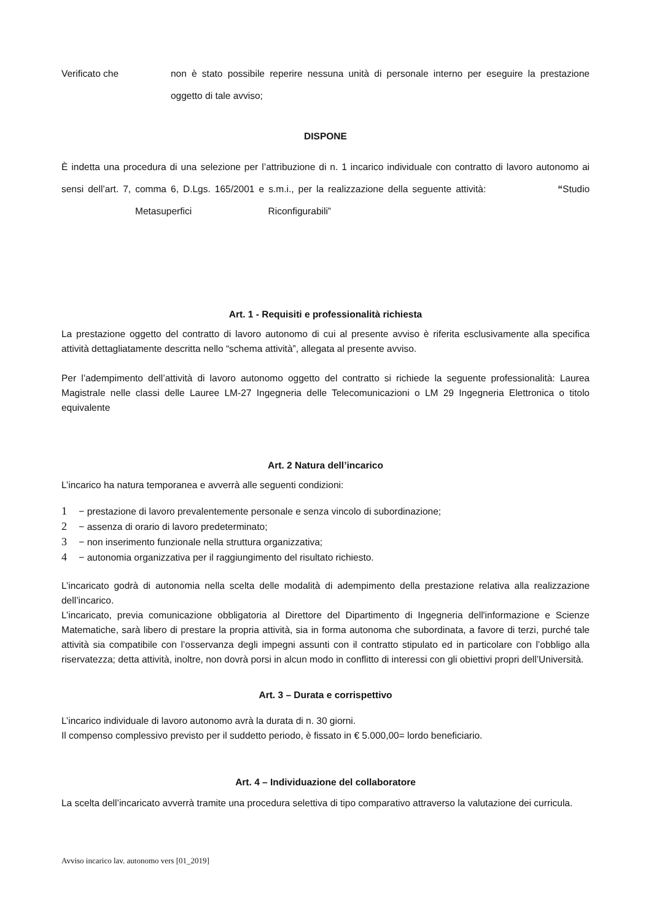Verificato che
non è stato possibile reperire nessuna unità di personale interno per eseguire la prestazione oggetto di tale avviso;
DISPONE
È indetta una procedura di una selezione per l’attribuzione di n. 1 incarico individuale con contratto di lavoro autonomo ai sensi dell’art. 7, comma 6, D.Lgs. 165/2001 e s.m.i., per la realizzazione della seguente attività: “Studio Metasuperfici Riconfigurabili”
Art. 1 - Requisiti e professionalità richiesta
La prestazione oggetto del contratto di lavoro autonomo di cui al presente avviso è riferita esclusivamente alla specifica attività dettagliatamente descritta nello “schema attività”, allegata al presente avviso.
Per l’adempimento dell’attività di lavoro autonomo oggetto del contratto si richiede la seguente professionalità: Laurea Magistrale nelle classi delle Lauree LM-27 Ingegneria delle Telecomunicazioni o LM 29 Ingegneria Elettronica o titolo equivalente
Art. 2 Natura dell’incarico
L’incarico ha natura temporanea e avverrà alle seguenti condizioni:
1 − prestazione di lavoro prevalentemente personale e senza vincolo di subordinazione;
2 − assenza di orario di lavoro predeterminato;
3 − non inserimento funzionale nella struttura organizzativa;
4 − autonomia organizzativa per il raggiungimento del risultato richiesto.
L’incaricato godrà di autonomia nella scelta delle modalità di adempimento della prestazione relativa alla realizzazione dell’incarico.
L’incaricato, previa comunicazione obbligatoria al Direttore del Dipartimento di Ingegneria dell'informazione e Scienze Matematiche, sarà libero di prestare la propria attività, sia in forma autonoma che subordinata, a favore di terzi, purché tale attività sia compatibile con l’osservanza degli impegni assunti con il contratto stipulato ed in particolare con l’obbligo alla riservatezza; detta attività, inoltre, non dovrà porsi in alcun modo in conflitto di interessi con gli obiettivi propri dell’Università.
Art. 3 – Durata e corrispettivo
L’incarico individuale di lavoro autonomo avrà la durata di n. 30 giorni.
Il compenso complessivo previsto per il suddetto periodo, è fissato in € 5.000,00= lordo beneficiario.
Art. 4 – Individuazione del collaboratore
La scelta dell’incaricato avverrà tramite una procedura selettiva di tipo comparativo attraverso la valutazione dei curricula.
Avviso incarico lav. autonomo vers [01_2019]